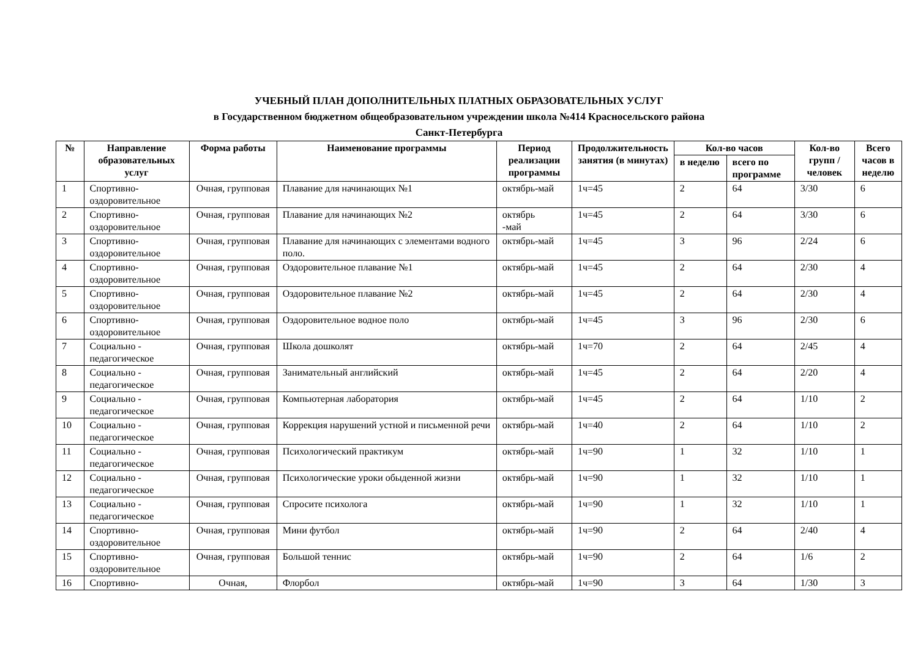УЧЕБНЫЙ ПЛАН ДОПОЛНИТЕЛЬНЫХ ПЛАТНЫХ ОБРАЗОВАТЕЛЬНЫХ УСЛУГ
в Государственном бюджетном общеобразовательном учреждении школа №414 Красносельского района
Санкт-Петербурга
| № | Направление образовательных услуг | Форма работы | Наименование программы | Период реализации программы | Продолжительность занятия (в минутах) | Кол-во часов | | Кол-во групп / человек | Всего часов в неделю |
| --- | --- | --- | --- | --- | --- | --- | --- | --- | --- |
| | | | | | | в неделю | всего по программе | | |
| 1 | Спортивно-оздоровительное | Очная, групповая | Плавание для начинающих №1 | октябрь-май | 1ч=45 | 2 | 64 | 3/30 | 6 |
| 2 | Спортивно-оздоровительное | Очная, групповая | Плавание для начинающих №2 | октябрь -май | 1ч=45 | 2 | 64 | 3/30 | 6 |
| 3 | Спортивно-оздоровительное | Очная, групповая | Плавание для начинающих с элементами водного поло. | октябрь-май | 1ч=45 | 3 | 96 | 2/24 | 6 |
| 4 | Спортивно-оздоровительное | Очная, групповая | Оздоровительное плавание №1 | октябрь-май | 1ч=45 | 2 | 64 | 2/30 | 4 |
| 5 | Спортивно-оздоровительное | Очная, групповая | Оздоровительное плавание №2 | октябрь-май | 1ч=45 | 2 | 64 | 2/30 | 4 |
| 6 | Спортивно-оздоровительное | Очная, групповая | Оздоровительное водное поло | октябрь-май | 1ч=45 | 3 | 96 | 2/30 | 6 |
| 7 | Социально - педагогическое | Очная, групповая | Школа дошколят | октябрь-май | 1ч=70 | 2 | 64 | 2/45 | 4 |
| 8 | Социально - педагогическое | Очная, групповая | Занимательный английский | октябрь-май | 1ч=45 | 2 | 64 | 2/20 | 4 |
| 9 | Социально - педагогическое | Очная, групповая | Компьютерная лаборатория | октябрь-май | 1ч=45 | 2 | 64 | 1/10 | 2 |
| 10 | Социально - педагогическое | Очная, групповая | Коррекция нарушений устной и письменной речи | октябрь-май | 1ч=40 | 2 | 64 | 1/10 | 2 |
| 11 | Социально - педагогическое | Очная, групповая | Психологический практикум | октябрь-май | 1ч=90 | 1 | 32 | 1/10 | 1 |
| 12 | Социально - педагогическое | Очная, групповая | Психологические уроки обыденной жизни | октябрь-май | 1ч=90 | 1 | 32 | 1/10 | 1 |
| 13 | Социально - педагогическое | Очная, групповая | Спросите психолога | октябрь-май | 1ч=90 | 1 | 32 | 1/10 | 1 |
| 14 | Спортивно-оздоровительное | Очная, групповая | Мини футбол | октябрь-май | 1ч=90 | 2 | 64 | 2/40 | 4 |
| 15 | Спортивно-оздоровительное | Очная, групповая | Большой теннис | октябрь-май | 1ч=90 | 2 | 64 | 1/6 | 2 |
| 16 | Спортивно- | Очная, | Флорбол | октябрь-май | 1ч=90 | 3 | 64 | 1/30 | 3 |